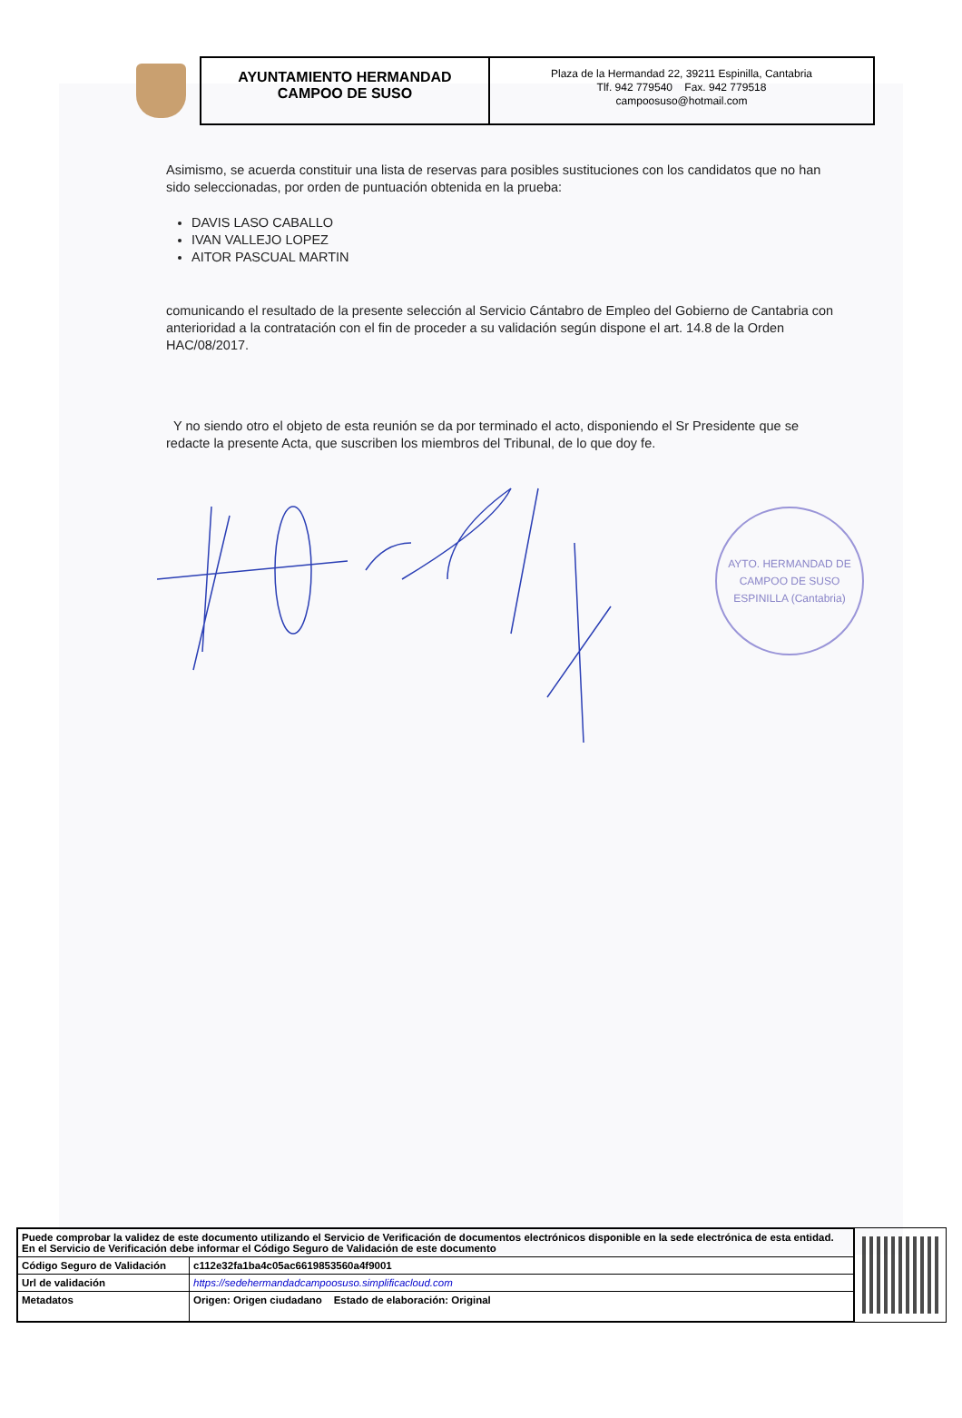AYUNTAMIENTO HERMANDAD
CAMPOO DE SUSO
Plaza de la Hermandad 22, 39211 Espinilla, Cantabria
Tlf. 942 779540 Fax. 942 779518
campoosuso@hotmail.com
Asimismo, se acuerda constituir una lista de reservas para posibles sustituciones con los candidatos que no han sido seleccionadas, por orden de puntuación obtenida en la prueba:
DAVIS LASO CABALLO
IVAN VALLEJO LOPEZ
AITOR PASCUAL MARTIN
comunicando el resultado de la presente selección al Servicio Cántabro de Empleo del Gobierno de Cantabria con anterioridad a la contratación con el fin de proceder a su validación según dispone el art. 14.8 de la Orden HAC/08/2017.
Y no siendo otro el objeto de esta reunión se da por terminado el acto, disponiendo el Sr Presidente que se redacte la presente Acta, que suscriben los miembros del Tribunal, de lo que doy fe.
AYTO. HERMANDAD DE CAMPOO DE SUSO
ESPINILLA (Cantabria)
| Puede comprobar la validez de este documento utilizando el Servicio de Verificación de documentos electrónicos disponible en la sede electrónica de esta entidad. En el Servicio de Verificación debe informar el Código Seguro de Validación de este documento | |
| Código Seguro de Validación | c112e32fa1ba4c05ac6619853560a4f9001 |
| Url de validación | https://sedehermandadcampoosuso.simplificacloud.com |
| Metadatos | Origen: Origen ciudadano Estado de elaboración: Original |